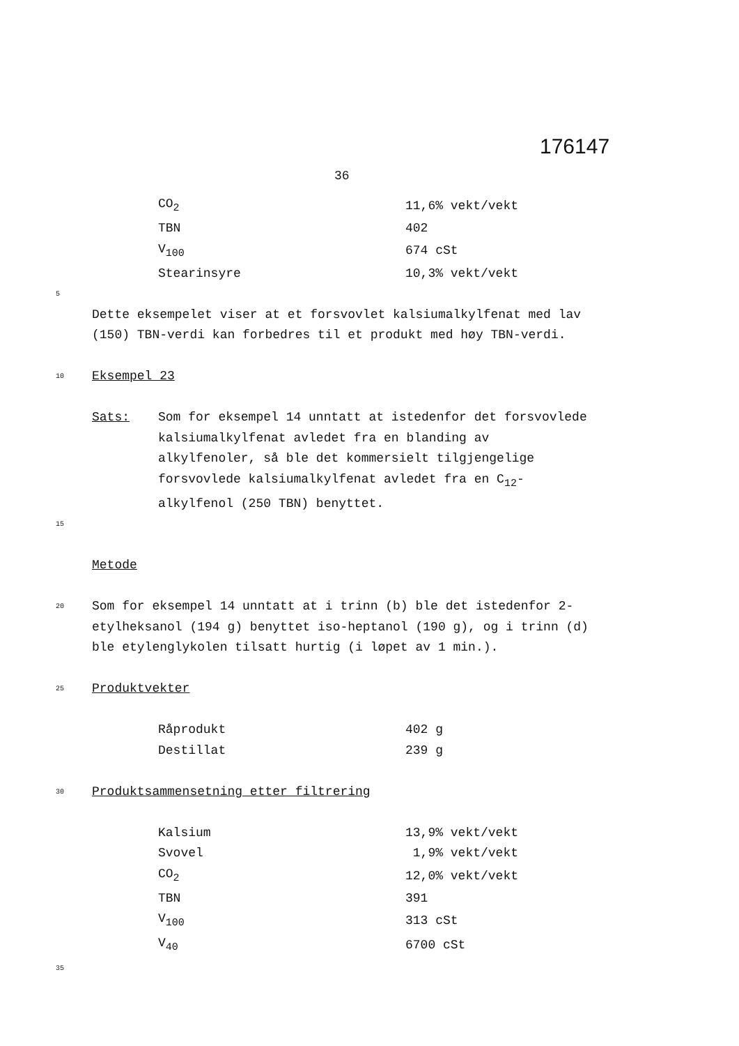176147
36
| CO<sub>2</sub> | 11,6% vekt/vekt |
| TBN | 402 |
| V<sub>100</sub> | 674 cSt |
| Stearinsyre | 10,3% vekt/vekt |
5
Dette eksempelet viser at et forsvovlet kalsiumalkylfenat med lav (150) TBN-verdi kan forbedres til et produkt med høy TBN-verdi.
10
Eksempel 23
Sats: Som for eksempel 14 unntatt at istedenfor det forsvovlede kalsiumalkylfenat avledet fra en blanding av alkylfenoler, så ble det kommersielt tilgjengelige forsvovlede kalsiumalkylfenat avledet fra en C<sub>12</sub>-alkylfenol (250 TBN) benyttet.
15
Metode
20
Som for eksempel 14 unntatt at i trinn (b) ble det istedenfor 2-etylheksanol (194 g) benyttet iso-heptanol (190 g), og i trinn (d) ble etylenglykolen tilsatt hurtig (i løpet av 1 min.).
25
Produktvekter
| Råprodukt | 402 g |
| Destillat | 239 g |
30
Produktsammensetning etter filtrering
| Kalsium | 13,9% vekt/vekt |
| Svovel | 1,9% vekt/vekt |
| CO<sub>2</sub> | 12,0% vekt/vekt |
| TBN | 391 |
| V<sub>100</sub> | 313 cSt |
| V<sub>40</sub> | 6700 cSt |
35